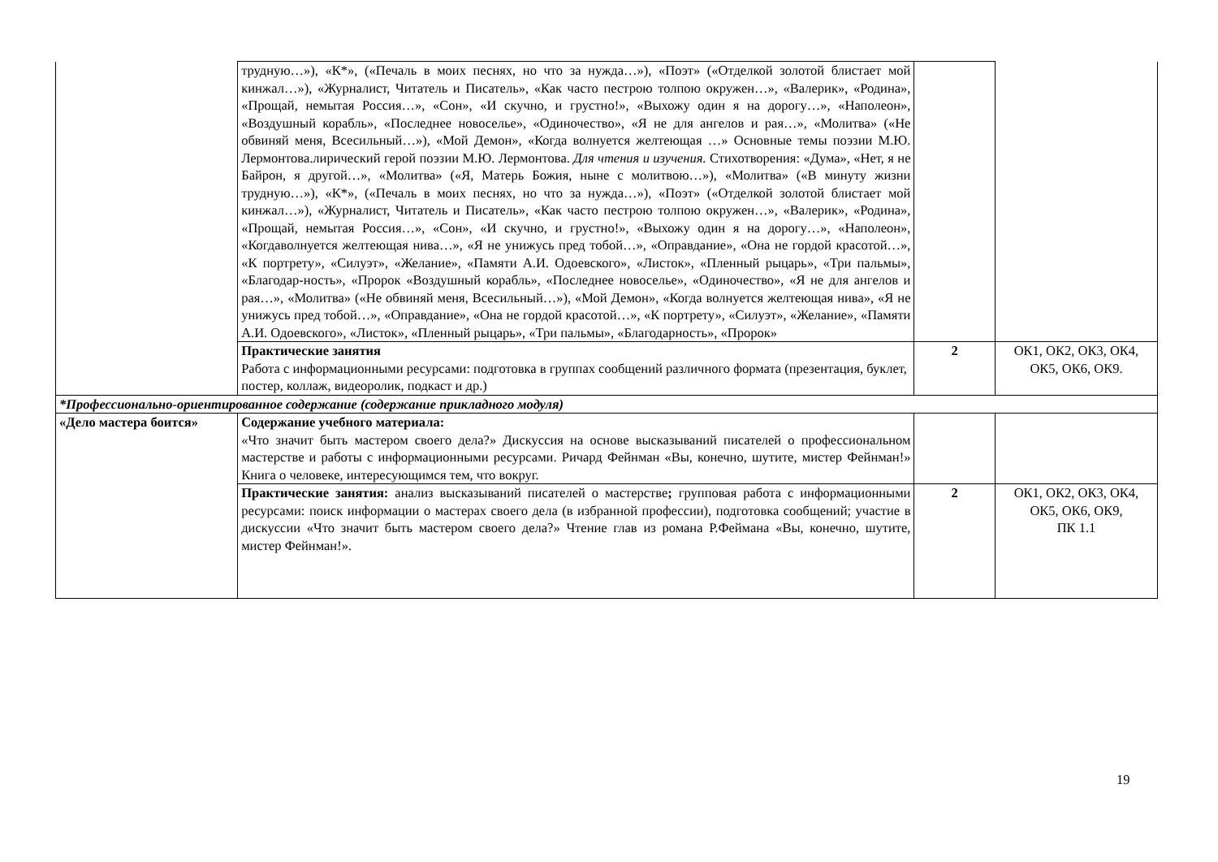| | трудную…»), «К*», («Печаль в моих песнях, но что за нужда…»), «Поэт» («Отделкой золотой блистает мой кинжал…»), «Журналист, Читатель и Писатель», «Как часто пестрою толпою окружен…», «Валерик», «Родина», «Прощай, немытая Россия…», «Сон», «И скучно, и грустно!», «Выхожу один я на дорогу…», «Наполеон», «Воздушный корабль», «Последнее новоселье», «Одиночество», «Я не для ангелов и рая…», «Молитва» («Не обвиняй меня, Всесильный…»), «Мой Демон», «Когда волнуется желтеющая …» Основные темы поэзии М.Ю. Лермонтова.лирический герой поэзии М.Ю. Лермонтова. Для чтения и изучения. Стихотворения: «Дума», «Нет, я не Байрон, я другой…», «Молитва» («Я, Матерь Божия, ныне с молитвою…»), «Молитва» («В минуту жизни трудную…»), «К*», («Печаль в моих песнях, но что за нужда…»), «Поэт» («Отделкой золотой блистает мой кинжал…»), «Журналист, Читатель и Писатель», «Как часто пестрою толпою окружен…», «Валерик», «Родина», «Прощай, немытая Россия…», «Сон», «И скучно, и грустно!», «Выхожу один я на дорогу…», «Наполеон», «Когдаволнуется желтеющая нива…», «Я не унижусь пред тобой…», «Оправдание», «Она не гордой красотой…», «К портрету», «Силуэт», «Желание», «Памяти А.И. Одоевского», «Листок», «Пленный рыцарь», «Три пальмы», «Благодар-ность», «Пророк «Воздушный корабль», «Последнее новоселье», «Одиночество», «Я не для ангелов и рая…», «Молитва» («Не обвиняй меня, Всесильный…»), «Мой Демон», «Когда волнуется желтеющая нива», «Я не унижусь пред тобой…», «Оправдание», «Она не гордой красотой…», «К портрету», «Силуэт», «Желание», «Памяти А.И. Одоевского», «Листок», «Пленный рыцарь», «Три пальмы», «Благодарность», «Пророк» | | |
| | Практические занятия Работа с информационными ресурсами: подготовка в группах сообщений различного формата (презентация, буклет, постер, коллаж, видеоролик, подкаст и др.) | 2 | ОК1, ОК2, ОК3, ОК4, ОК5, ОК6, ОК9. |
| *Профессионально-ориентированное содержание (содержание прикладного модуля) | | | |
| «Дело мастера боится» | Содержание учебного материала: «Что значит быть мастером своего дела?» Дискуссия на основе высказываний писателей о профессиональном мастерстве и работы с информационными ресурсами. Ричард Фейнман «Вы, конечно, шутите, мистер Фейнман!» Книга о человеке, интересующимся тем, что вокруг. | | |
| | Практические занятия: анализ высказываний писателей о мастерстве ; групповая работа с информационными ресурсами: поиск информации о мастерах своего дела (в избранной профессии), подготовка сообщений; участие в дискуссии «Что значит быть мастером своего дела?» Чтение глав из романа Р.Феймана «Вы, конечно, шутите, мистер Фейнман!». | 2 | ОК1, ОК2, ОК3, ОК4, ОК5, ОК6, ОК9, ПК 1.1 |
19